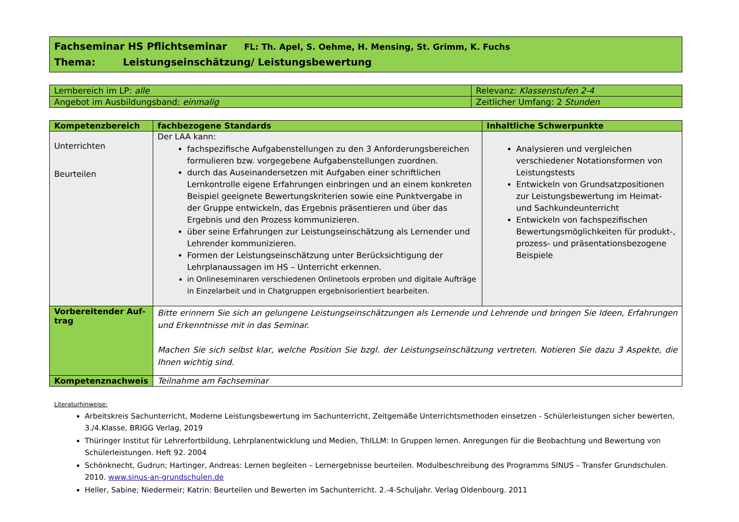Fachseminar HS Pflichtseminar FL: Th. Apel, S. Oehme, H. Mensing, St. Grimm, K. Fuchs
Thema: Leistungseinschätzung/ Leistungsbewertung
| Lernbereich im LP: alle | Relevanz: Klassenstufen 2-4 |
| Angebot im Ausbildungsband: einmalig | Zeitlicher Umfang: 2 Stunden |
| Kompetenzbereich | fachbezogene Standards | Inhaltliche Schwerpunkte |
| --- | --- | --- |
| Unterrichten Beurteilen | Der LAA kann: fachspezifische Aufgabenstellungen zu den 3 Anforderungsbereichen formulieren bzw. vorgegebene Aufgabenstellungen zuordnen. durch das Auseinandersetzen mit Aufgaben einer schriftlichen Lernkontrolle eigene Erfahrungen einbringen und an einem konkreten Beispiel geeignete Bewertungskriterien sowie eine Punktvergabe in der Gruppe entwickeln, das Ergebnis präsentieren und über das Ergebnis und den Prozess kommunizieren. über seine Erfahrungen zur Leistungseinschätzung als Lernender und Lehrender kommunizieren. Formen der Leistungseinschätzung unter Berücksichtigung der Lehrplanaussagen im HS – Unterricht erkennen. in Onlineseminaren verschiedenen Onlinetools erproben und digitale Aufträge in Einzelarbeit und in Chatgruppen ergebnisorientiert bearbeiten. | Analysieren und vergleichen verschiedener Notationsformen von Leistungstests Entwickeln von Grundsatzpositionen zur Leistungsbewertung im Heimat- und Sachkundeunterricht Entwickeln von fachspezifischen Bewertungsmöglichkeiten für produkt-, prozess- und präsentationsbezogene Beispiele |
| Vorbereitender Auf-trag | Bitte erinnern Sie sich an gelungene Leistungseinschätzungen als Lernende und Lehrende und bringen Sie Ideen, Erfahrungen und Erkenntnisse mit in das Seminar. Machen Sie sich selbst klar, welche Position Sie bzgl. der Leistungseinschätzung vertreten. Notieren Sie dazu 3 Aspekte, die Ihnen wichtig sind. | |
| Kompetenznachweis | Teilnahme am Fachseminar | |
Literaturhinweise:
Arbeitskreis Sachunterricht, Moderne Leistungsbewertung im Sachunterricht, Zeitgemäße Unterrichtsmethoden einsetzen - Schülerleistungen sicher bewerten, 3./4.Klasse, BRIGG Verlag, 2019
Thüringer Institut für Lehrerfortbildung, Lehrplanentwicklung und Medien, ThILLM: In Gruppen lernen. Anregungen für die Beobachtung und Bewertung von Schülerleistungen. Heft 92. 2004
Schönknecht, Gudrun; Hartinger, Andreas: Lernen begleiten – Lernergebnisse beurteilen. Modulbeschreibung des Programms SINUS – Transfer Grundschulen. 2010. www.sinus-an-grundschulen.de
Heller, Sabine; Niedermeir; Katrin: Beurteilen und Bewerten im Sachunterricht. 2.-4-Schuljahr. Verlag Oldenbourg. 2011